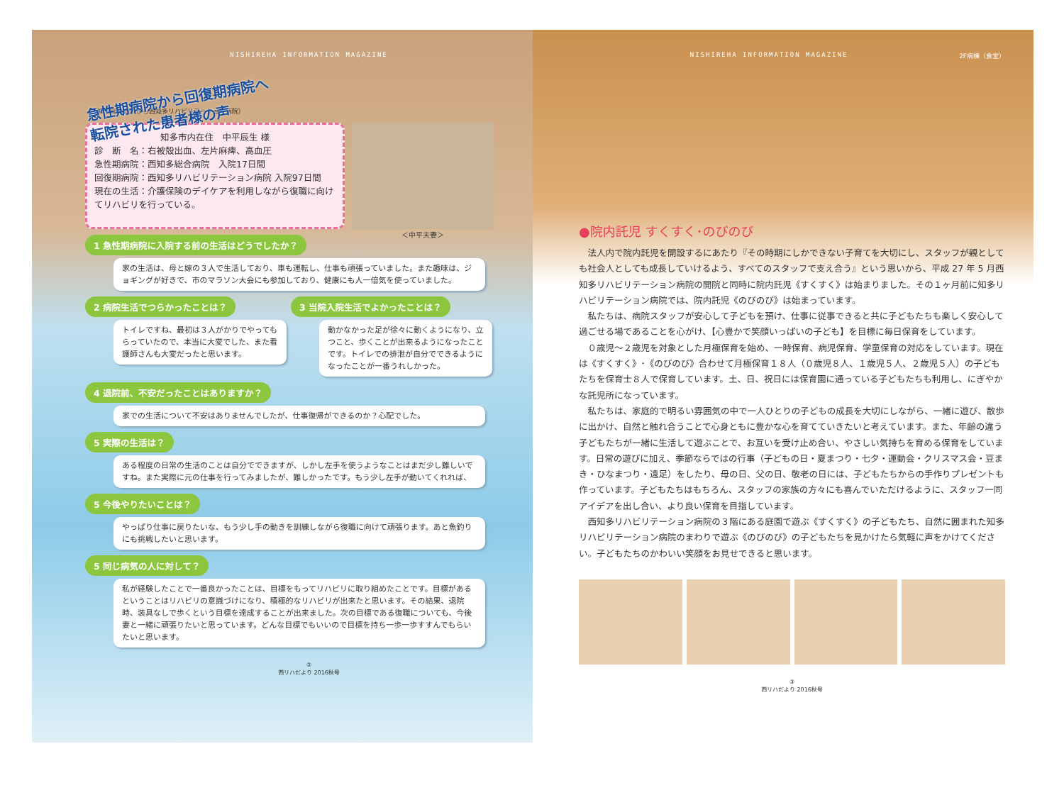NISHIREHA INFORMATION MAGAZINE
急性期病院から回復期病院へ
転院された患者様の声
（西知多総合病院から西知多リハビリテーション病院）
知多市内在住　中平辰生 様
診　断　名：右被殻出血、左片麻痺、高血圧
急性期病院：西知多総合病院　入院17日間
回復期病院：西知多リハビリテーション病院 入院97日間
現在の生活：介護保険のデイケアを利用しながら復職に向けてリハビリを行っている。
＜中平夫妻＞
1 急性期病院に入院する前の生活はどうでしたか？
家の生活は、母と嫁の３人で生活しており、車も運転し、仕事も頑張っていました。また趣味は、ジョギングが好きで、市のマラソン大会にも参加しており、健康にも人一倍気を使っていました。
2 病院生活でつらかったことは？
トイレですね、最初は３人がかりでやってもらっていたので、本当に大変でした、また看護師さんも大変だったと思います。
3 当院入院生活でよかったことは？
動かなかった足が徐々に動くようになり、立つこと、歩くことが出来るようになったことです。トイレでの排泄が自分でできるようになったことが一番うれしかった。
4 退院前、不安だったことはありますか？
家での生活について不安はありませんでしたが、仕事復帰ができるのか？心配でした。
5 実際の生活は？
ある程度の日常の生活のことは自分でできますが、しかし左手を使うようなことはまだ少し難しいですね。また実際に元の仕事を行ってみましたが、難しかったです。もう少し左手が動いてくれれば、
5 今後やりたいことは？
やっぱり仕事に戻りたいな、もう少し手の動きを訓練しながら復職に向けて頑張ります。あと魚釣りにも挑戦したいと思います。
5 同じ病気の人に対して？
私が経験したことで一番良かったことは、目標をもってリハビリに取り組めたことです。目標があるということはリハビリの意識づけになり、積極的なリハビリが出来たと思います。その結果、退院時、装具なしで歩くという目標を達成することが出来ました。次の目標である復職についても、今後妻と一緒に頑張りたいと思っています。どんな目標でもいいので目標を持ち一歩一歩すすんでもらいたいと思います。
②
西リハだより 2016秋号
NISHIREHA INFORMATION MAGAZINE 2F病棟（食堂）
●院内託児 すくすく･のびのび
　法人内で院内託児を開設するにあたり『その時期にしかできない子育てを大切にし、スタッフが親としても社会人としても成長していけるよう、すべてのスタッフで支え合う』という思いから、平成 27 年 5 月西知多リハビリテーション病院の開院と同時に院内託児《すくすく》は始まりました。その１ヶ月前に知多リハビリテーション病院では、院内託児《のびのび》は始まっています。
　私たちは、病院スタッフが安心して子どもを預け、仕事に従事できると共に子どもたちも楽しく安心して過ごせる場であることを心がけ、【心豊かで笑顔いっぱいの子ども】を目標に毎日保育をしています。
　０歳児～２歳児を対象とした月極保育を始め、一時保育、病児保育、学童保育の対応をしています。現在は《すくすく》･《のびのび》合わせて月極保育１８人（０歳児８人、１歳児５人、２歳児５人）の子どもたちを保育士８人で保育しています。土、日、祝日には保育園に通っている子どもたちも利用し、にぎやかな託児所になっています。
　私たちは、家庭的で明るい雰囲気の中で一人ひとりの子どもの成長を大切にしながら、一緒に遊び、散歩に出かけ、自然と触れ合うことで心身ともに豊かな心を育てていきたいと考えています。また、年齢の違う子どもたちが一緒に生活して遊ぶことで、お互いを受け止め合い、やさしい気持ちを育める保育をしています。日常の遊びに加え、季節ならではの行事（子どもの日・夏まつり・七夕・運動会・クリスマス会・豆まき・ひなまつり・遠足）をしたり、母の日、父の日、敬老の日には、子どもたちからの手作りプレゼントも作っています。子どもたちはもちろん、スタッフの家族の方々にも喜んでいただけるように、スタッフ一同アイデアを出し合い、より良い保育を目指しています。
　西知多リハビリテーション病院の３階にある庭園で遊ぶ《すくすく》の子どもたち、自然に囲まれた知多リハビリテーション病院のまわりで遊ぶ《のびのび》の子どもたちを見かけたら気軽に声をかけてください。子どもたちのかわいい笑顔をお見せできると思います。
③
西リハだより 2016秋号